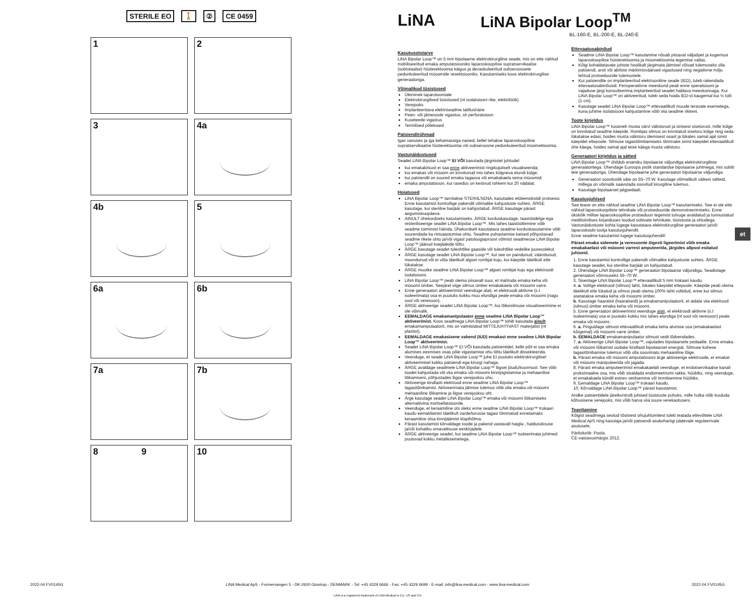STERILE EO 🚶 ② CE 0459
1
2
3
4a
4b
5
6a
6b
7a
7b
8 9
10
LiNA LiNA Bipolar Loop<sup>TM</sup>
BL-160-E, BL-200-E, BL-240-E
Kasutusotstarve
LiNA Bipolar Loop™ on 5 mm bipolaarne elektrokirurgiline seade, mis on ette nähtud mobiliseeritud emaka amputatsiooniks laparoskoopilise supratservikaalse (subtotaalse) hüsterektoomia käigus ja devaskuleeritud subseroossete pedunkuleeritud müoomide resektsiooniks. Kasutamiseks koos elektrokirurgilise generaatoriga.
Võimalikud tüsistused
Üleminek laparotoomiale
Elektrokirurgilised tüsistused (nt isolatsiooni rike, elektrilöök)
Verejooks
Implanteeritava elektriseadme talitlushäire
Peen- või jämesoole vigastus, sh perforatsioon
Kuseteede vigastus
Termilised põletused
Patsiendirühmad
Igas vanuses ja iga kehamassiga naised, kellel tehakse laparoskoopiline supratservikaalne hüsterektoomia või subseroosne pedunkuleeritud müomektoomia.
Vastunäidustused
Seadet LiNA Bipolar Loop™ EI VÕI kasutada järgmistel juhtudel:
kui emakakitsust ei saa enne aktiveerimist ringikujuliselt visualiseerida;
kui emakas või müoom on kinnitunud mis tahes külgneva elundi külge;
kui patsiendil on suured emaka tagaosa või emakakaela seina müoomid;
emaka amputatsioon, kui rasedus on kestnud rohkem kui 20 nädalat.
Hoiatused
LiNA Bipolar Loop™ tarnitakse STERIILSENA, kasutades etüleenoksiidi protsessi. Enne kasutamist kontrollige pakendit võimalike kahjustuste suhtes. ÄRGE kasutage, kui steriilne barjäär on kahjustatud. ÄRGE kasutage pärast aegumiskuupäeva.
AINULT ühekordseks kasutamiseks. ÄRGE korduskasutage, taastöödelge ega resteriliseerige seadet LiNA Bipolar Loop™. Mis tahes taastöötlemine võib seadme toimimist häirida. Ühekordselt kasutatava seadme korduskasutamine võib suurendada ka ristsaastumise ohtu. Seadme puhastamise katsed põhjustavad seadme rikete ohtu ja/või vigast patoloogiaproovi võtmist seadmesse LiNA Bipolar Loop™ jäänud koejääkide tõttu.
ÄRGE kasutage seadet tuleohtlike gaaside või tuleohtlike vedelike juuresolekul.
ÄRGE kasutage seadet LiNA Bipolar Loop™, kui see on paindunud, väändunud, moondunud või ei võta täielikult algset rombjat kuju, kui käepide täielikult ette lükatakse.
ÄRGE muutke seadme LiNA Bipolar Loop™ algset rombjat kuju ega elektroodi isolatsiooni.
LiNA Bipolar Loop™ peab olema piisavalt suur, et mahtuda emaka keha või müoomi ümber. Seejärel viige silmus ümber emakakaela või müoomi varre.
Enne generaatori aktiveerimist veenduge alati, et elektroodi aktiivne (s.t isoleerimata) osa ei puutuks kokku muu elundiga peale emaka või müoomi (nagu sool või veresoon).
ÄRGE aktiveerige seadet LiNA Bipolar Loop™, kui lõikesilmuse visualiseerimine ei ole võimalik.
EEMALDAGE emakamanipulaator enne seadme LiNA Bipolar Loop™ aktiveerimist. Koos seadmega LiNA Bipolar Loop™ tohib kasutada ainult emakamanipulaatorit, mis on valmistatud MITTEJUHTIVAST materjalist (nt plastist).
EEMALDAGE emakasisene vahend (IUD) emakast enne seadme LiNA Bipolar Loop™ aktiveerimist.
Seadet LiNA Bipolar Loop™ EI VÕI kasutada patsientidel, kelle põit ei saa emaka alumises eesmises osas põie vigastamise ohu tõttu täielikult dissekteerida.
Veenduge, et seade LiNA Bipolar Loop™ juhe EI puutuks elektrokirurgilisel aktiveerimisel kokku patsiendi ega kirurgi nahaga.
ÄRGE avaldage seadmele LiNA Bipolar Loop™ liigset jõudu/koormust. See võib toodet kahjustada või viia emaka või müoomi kinnipigistamise ja mehaanilise lõikamiseni, põhjustades liigse verejooksu ohu.
Aktiveerige kindlasti elektrood enne seadme LiNA Bipolar Loop™ tagasitõmbamist. Aktiveerimata jätmise tulemus võib olla emaka või müoomi mehaaniline lõikamine ja liigse verejooksu oht.
Ärge kasutage seadet LiNA Bipolar Loop™ emaka või müoomi lõikamiseks alternatiivina mortsellatsioonile.
Veenduge, et keraamiline ots oleks enne seadme LiNA Bipolar Loop™ trokaari kaudu eemaldamist täielikult varde/torusse tagasi tõmmatud ennetamaks keraamilise otsa kinnijäämist klapihõlma.
Pärast kasutamist kõrvaldage toode ja pakend vastavalt haigla-, haldusüksuse ja/või kohaliku omavalitsuse eeskirjadele.
ÄRGE aktiveerige seadet, kui seadme LiNA Bipolar Loop™ isoleerimata juhtmed puutuvad kokku metallesemetega.
Ettevaatusabinõud
Seadme LiNA Bipolar Loop™ kasutamine nõuab piisavat väljaõpet ja kogemusi laparoskoopilise hüsterektoomia ja müomektoomia tegemise vallas.
Kõigi kohaldatavate juhiste hoolikalt järgimata jätmisel võivad tulemuseks olla patsiendi, arsti või abiliste märkimisväärsed vigastused ning negatiivne mõju tehtud protseduuride tulemustele.
Kui patsiendile on implanteeritud elektrooniline seade (IED), tuleb rakendada ettevaatusabinõusid. Perioperatiivne meeskond peab enne operatsiooni ja vajaduse järgi konsulteerima implanteeritud seadet haldava meeskonnaga. Kui LiNA Bipolar Loop™ on aktiveeritud, tuleb seda hoida IED-st kaugemal kui ½ tolli (1 cm).
Kasutage seadet LiNA Bipolar Loop™ ettevaatlikult muude teravate esemetega, kuna juhtme isolatsiooni kahjustamine võib viia seadme rikkeni.
Toote kirjeldus
LiNA Bipolar Loop™ koosneb musta värvi välistorust ja sinisest sisetorust, mille külge on kinnitatud seadme käepide. Rombjas silmus on kinnitatud sisetoru külge ning seda lükatakse edasi, hoides musta välistoru ülemisest osast ja lükates samal ajal sinist käepidet ettepoole. Silmuse tagasitõmbamiseks tõmmake sinist käepidet ettevaatlikult ühe käega, hoides samal ajal teise käega musta välistoru.
Generaatori kirjeldus ja sätted
LiNA Bipolar Loop™ ühildub enamiku bipolaarse väljundiga elektrokirurgiliste generaatoritega. Ühendage Euroopa pistik standardse bipolaarse juhtmega, mis sobib teie generaatoriga. Ühendage bipolaarne juhe generaatori bipolaarse väljundiga.
Generaatori soovituslik säte on 55–70 W. Kasutage võimalikult väikesi sätteid, millega on võimalik saavutada soovitud kirurgiline tulemus.
Kasutage bipolaarset jalgpedaali.
Kasutusjuhised
See teave on ette nähtud seadme LiNA Bipolar Loop™ kasutamiseks. See ei ole ette nähtud laparoskoopiliste tehnikate või protseduuride demonstreerimiseks. Enne ükskõik millise laparoskoopilise protseduuri tegemist tutvuge avaldatud ja tunnustatud meditsiinilises kirjanduses toodud sobivate tehnikate, tüsistuste ja ohtudega. Vastunäidustuste kohta lugege kasutatava elektrokirurgilise generaatori ja/või laparoskoobi tootja kasutusjuhendit.
Enne seadme kasutamist lugege kasutusjuhendit!
Pärast emaka sidemete ja veresoonte õigesti ligeerimist võib emaka emakakaelast või müoomi varrest amputeerida, järgides allpool esitatud juhiseid.
1. Enne kasutamist kontrollige pakendit võimalike kahjustuste suhtes. ÄRGE kasutage seadet, kui steriilne barjäär on kahjustatud.
2. Ühendage LiNA Bipolar Loop™ generaatori bipolaarse väljundiga. Seadistage generaatori võimsuseks 55–70 W.
3. Sisestage LiNA Bipolar Loop™ ettevaatlikult 5 mm trokaari kaudu.
4. a. Voltige elektrood (silmus) lahti, lükates käepidet ettepoole. Käepide peab olema täielikult ette lükatud ja silmus peab olema 100% lahti voltidud, enne kui silmus asetatakse emaka keha või müoomi ümber.
b. Kasutage haaratsit (haaratseid) ja emakamanipulaatorit, et aidata viia elektrood (silmus) ümber emaka keha või müoomi.
5. Enne generaatori aktiveerimist veenduge alati, et elektroodi aktiivne (s.t isoleerimata) osa ei puutuks kokku mis tahes elundiga (nt sool või veresoon) peale emaka või müoomi.
6. a. Pinguldage silmust ettevaatlikult emaka keha alumise osa (emakakaelast kõrgemal) või müoomi varre ümber.
b. EEMALDAGE emakamanipulaator silmust veidi lõdvendades.
7. a. Aktiveerige LiNA Bipolar Loop™, vajutades bipolaarsele pedaalile. Enne emaka või müoomi lõikamist oodake kindlasti bipolaarset energiat. Silmuse kohese tagasitõmbamise tulemus võib olla soovimatu mehaaniline lõige.
b. Pärast emaka või müoomi amputatsiooni ärge aktiveerige elektroode, et emakat või müoomi manipuleerida või jagada.
8. Pärast emaka amputeerimist emakakaelalt veenduge, et endotservikaalse kanali proksimaalne osa, mis võib sisaldada endomeetriumi rakke, hüübiks, ning veenduge, et emakakaela köndil esinev veritsemine või immitsemine hüübiks.
9. Eemaldage LiNA Bipolar Loop™ trokaari kaudu.
10. Kõrvaldage LiNA Bipolar Loop™ pärast kasutamist.
Andke patsientidele järelkontrolli juhised tüsistuste puhuks, mille hulka võib kuuluda kõhusisene verejooks, mis võib harva viia suure verekaotuseni.
Teavitamine
Kõigist seadmega seotud tõsistest ohujuhtumitest tuleb teatada ettevõttele LiNA Medical ApS ning kasutaja ja/või patsiendi asukohariigi pädevale reguleerivale asutusele.
Päritoluriik: Poola.
CE-vastavusmärgis 2012.
et
2022-04 FV0145G LiNA Medical ApS - Formervangen 5 - DK-2600 Glostrup - DENMARK - Tel: +45 4329 6666 - Fax: +45 4329 6699 - E-mail: info@lina-medical.com - www.lina-medical.com 2022-04 FV0145G
LiNA is a registered trademark of LiNA Medical in EU, US and CN